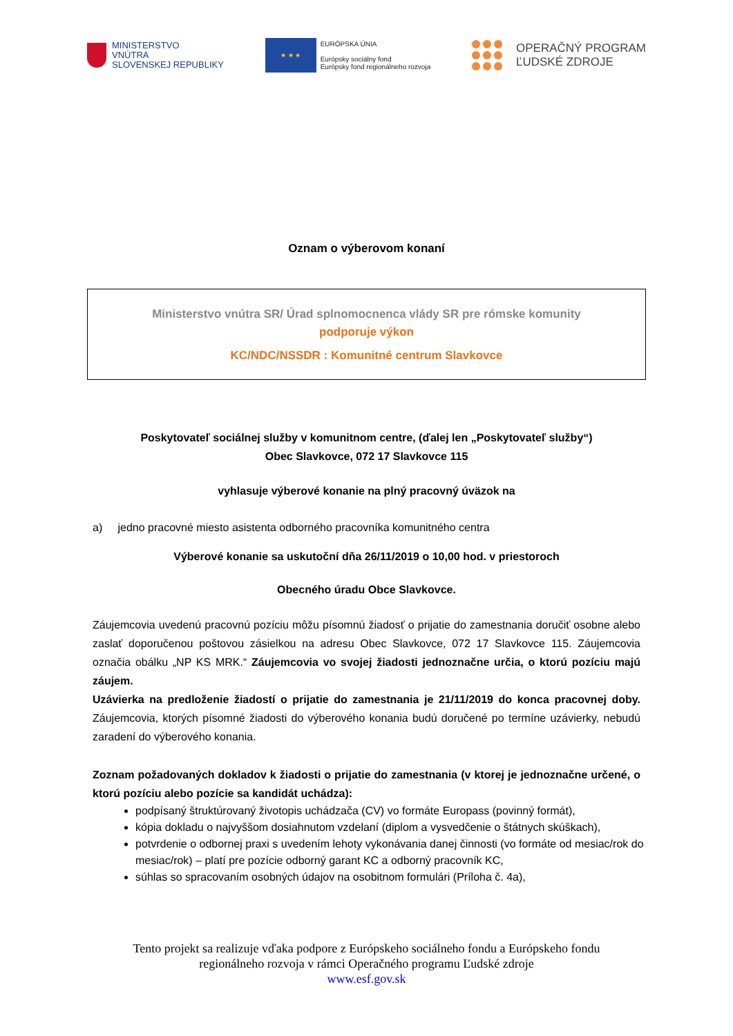MINISTERSTVO
VNÚTRA
SLOVENSKEJ REPUBLIKY
★ ★ ★
EURÓPSKA ÚNIA
Európsky sociálny fond
Európsky fond regionálneho rozvoja
OPERAČNÝ PROGRAM
ĽUDSKÉ ZDROJE
Oznam o výberovom konaní
Ministerstvo vnútra SR/ Úrad splnomocnenca vlády SR pre rómske komunity
podporuje výkon
KC/NDC/NSSDR : Komunitné centrum Slavkovce
Poskytovateľ sociálnej služby v komunitnom centre, (ďalej len „Poskytovateľ služby“)
Obec Slavkovce, 072 17 Slavkovce 115
vyhlasuje výberové konanie na plný pracovný úväzok na
a) jedno pracovné miesto asistenta odborného pracovníka komunitného centra
Výberové konanie sa uskutoční dňa 26/11/2019 o 10,00 hod. v priestoroch
Obecného úradu Obce Slavkovce.
Záujemcovia uvedenú pracovnú pozíciu môžu písomnú žiadosť o prijatie do zamestnania doručiť osobne alebo zaslať doporučenou poštovou zásielkou na adresu Obec Slavkovce, 072 17 Slavkovce 115. Záujemcovia označia obálku „NP KS MRK.“ Záujemcovia vo svojej žiadosti jednoznačne určia, o ktorú pozíciu majú záujem.
Uzávierka na predloženie žiadostí o prijatie do zamestnania je 21/11/2019 do konca pracovnej doby. Záujemcovia, ktorých písomné žiadosti do výberového konania budú doručené po termíne uzávierky, nebudú zaradení do výberového konania.
Zoznam požadovaných dokladov k žiadosti o prijatie do zamestnania (v ktorej je jednoznačne určené, o ktorú pozíciu alebo pozície sa kandidát uchádza):
podpísaný štruktúrovaný životopis uchádzača (CV) vo formáte Europass (povinný formát),
kópia dokladu o najvyššom dosiahnutom vzdelaní (diplom a vysvedčenie o štátnych skúškach),
potvrdenie o odbornej praxi s uvedením lehoty vykonávania danej činnosti (vo formáte od mesiac/rok do mesiac/rok) – platí pre pozície odborný garant KC a odborný pracovník KC,
súhlas so spracovaním osobných údajov na osobitnom formulári (Príloha č. 4a),
Tento projekt sa realizuje vďaka podpore z Európskeho sociálneho fondu a Európskeho fondu
regionálneho rozvoja v rámci Operačného programu Ľudské zdroje
www.esf.gov.sk